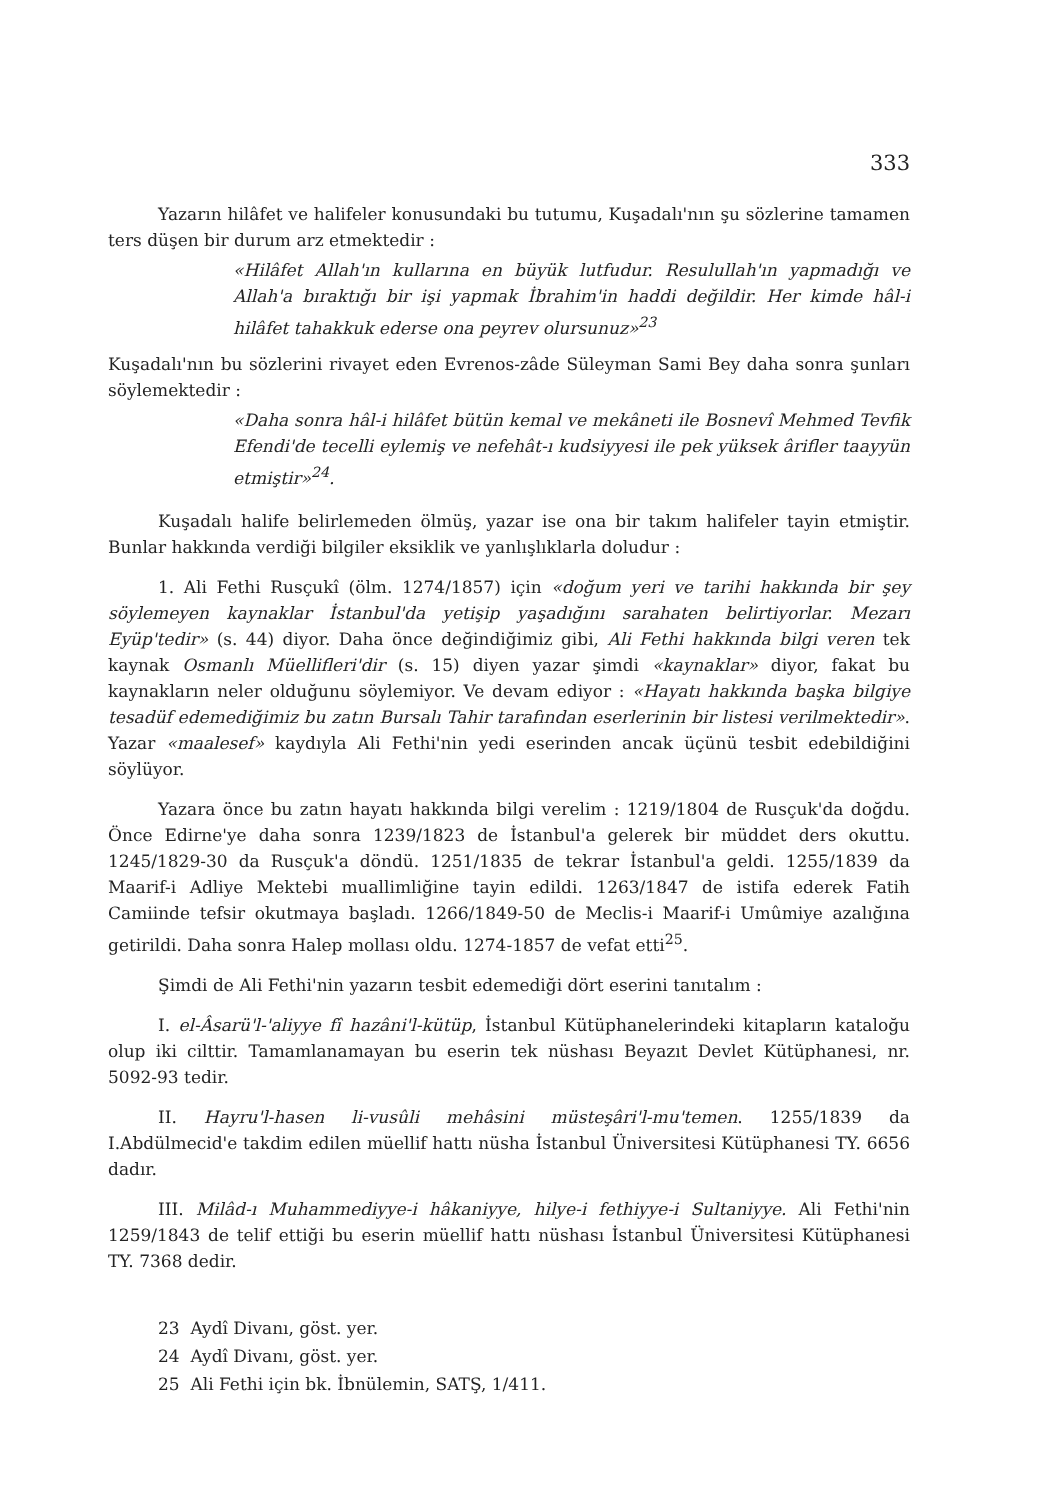333
Yazarın hilâfet ve halifeler konusundaki bu tutumu, Kuşadalı'nın şu sözlerine tamamen ters düşen bir durum arz etmektedir :
«Hilâfet Allah'ın kullarına en büyük lutfudur. Resulullah'ın yapmadığı ve Allah'a bıraktığı bir işi yapmak İbrahim'in haddi değildir. Her kimde hâl-i hilâfet tahakkuk ederse ona peyrev olursunuz»<sup>23</sup>
Kuşadalı'nın bu sözlerini rivayet eden Evrenos-zâde Süleyman Sami Bey daha sonra şunları söylemektedir :
«Daha sonra hâl-i hilâfet bütün kemal ve mekâneti ile Bosnevî Mehmed Tevfik Efendi'de tecelli eylemiş ve nefehât-ı kudsiyyesi ile pek yüksek ârifler taayyün etmiştir»<sup>24</sup>.
Kuşadalı halife belirlemeden ölmüş, yazar ise ona bir takım halifeler tayin etmiştir. Bunlar hakkında verdiği bilgiler eksiklik ve yanlışlıklarla doludur :
1. Ali Fethi Rusçukî (ölm. 1274/1857) için «doğum yeri ve tarihi hakkında bir şey söylemeyen kaynaklar İstanbul'da yetişip yaşadığını sarahaten belirtiyorlar. Mezarı Eyüp'tedir» (s. 44) diyor. Daha önce değindiğimiz gibi, Ali Fethi hakkında bilgi veren tek kaynak Osmanlı Müellifleri'dir (s. 15) diyen yazar şimdi «kaynaklar» diyor, fakat bu kaynakların neler olduğunu söylemiyor. Ve devam ediyor : «Hayatı hakkında başka bilgiye tesadüf edemediğimiz bu zatın Bursalı Tahir tarafından eserlerinin bir listesi verilmektedir». Yazar «maalesef» kaydıyla Ali Fethi'nin yedi eserinden ancak üçünü tesbit edebildiğini söylüyor.
Yazara önce bu zatın hayatı hakkında bilgi verelim : 1219/1804 de Rusçuk'da doğdu. Önce Edirne'ye daha sonra 1239/1823 de İstanbul'a gelerek bir müddet ders okuttu. 1245/1829-30 da Rusçuk'a döndü. 1251/1835 de tekrar İstanbul'a geldi. 1255/1839 da Maarif-i Adliye Mektebi muallimliğine tayin edildi. 1263/1847 de istifa ederek Fatih Camiinde tefsir okutmaya başladı. 1266/1849-50 de Meclis-i Maarif-i Umûmiye azalığına getirildi. Daha sonra Halep mollası oldu. 1274-1857 de vefat etti<sup>25</sup>.
Şimdi de Ali Fethi'nin yazarın tesbit edemediği dört eserini tanıtalım :
I. el-Âsarü'l-'aliyye fî hazâni'l-kütüp, İstanbul Kütüphanelerindeki kitapların kataloğu olup iki cilttir. Tamamlanamayan bu eserin tek nüshası Beyazıt Devlet Kütüphanesi, nr. 5092-93 tedir.
II. Hayru'l-hasen li-vusûli mehâsini müsteşâri'l-mu'temen. 1255/1839 da I.Abdülmecid'e takdim edilen müellif hattı nüsha İstanbul Üniversitesi Kütüphanesi TY. 6656 dadır.
III. Milâd-ı Muhammediyye-i hâkaniyye, hilye-i fethiyye-i Sultaniyye. Ali Fethi'nin 1259/1843 de telif ettiği bu eserin müellif hattı nüshası İstanbul Üniversitesi Kütüphanesi TY. 7368 dedir.
23 Aydî Divanı, göst. yer.
24 Aydî Divanı, göst. yer.
25 Ali Fethi için bk. İbnülemin, SATŞ, 1/411.